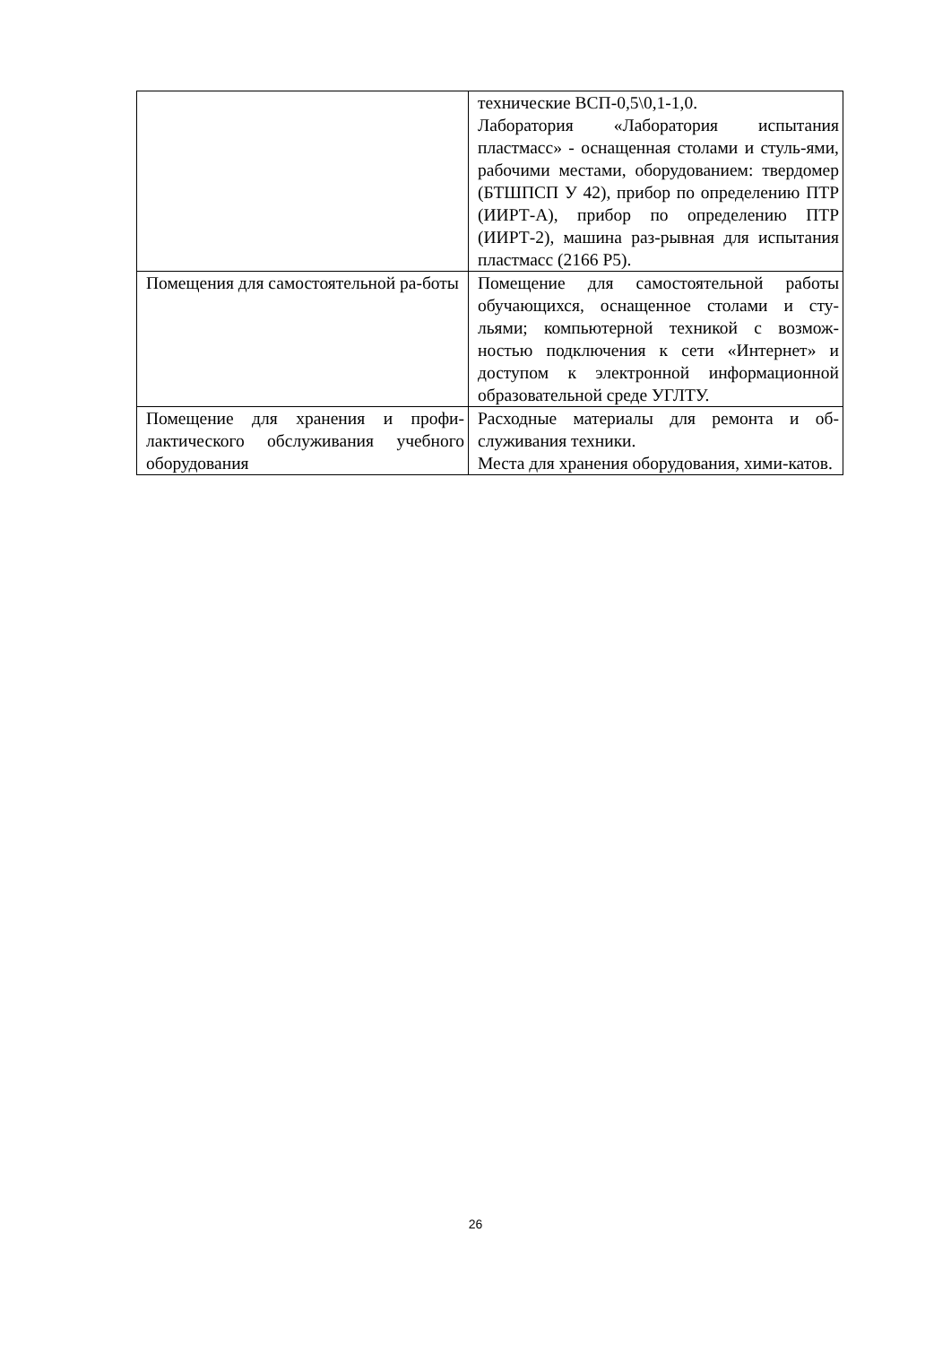| | технические ВСП-0,5\0,1-1,0. Лаборатория «Лаборатория испытания пластмасс» - оснащенная столами и стуль-ями, рабочими местами, оборудованием: твердомер (БТШПСП У 42), прибор по определению ПТР (ИИРТ-А), прибор по определению ПТР (ИИРТ-2), машина раз-рывная для испытания пластмасс (2166 Р5). |
| Помещения для самостоятельной ра-боты | Помещение для самостоятельной работы обучающихся, оснащенное столами и сту-льями; компьютерной техникой с возмож-ностью подключения к сети «Интернет» и доступом к электронной информационной образовательной среде УГЛТУ. |
| Помещение для хранения и профи-лактического обслуживания учебного оборудования | Расходные материалы для ремонта и об-служивания техники. Места для хранения оборудования, хими-катов. |
26